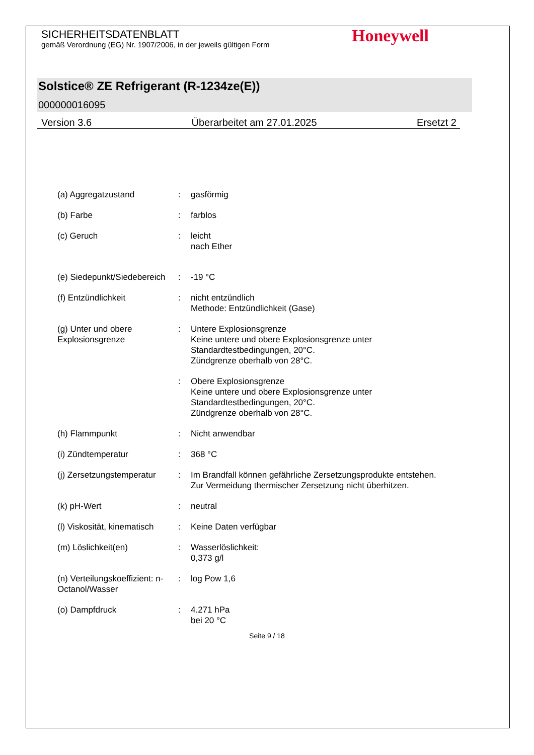SICHERHEITSDATENBLATT
gemäß Verordnung (EG) Nr. 1907/2006, in der jeweils gültigen Form
Honeywell
Solstice® ZE Refrigerant (R-1234ze(E))
000000016095
Version 3.6 Überarbeitet am 27.01.2025 Ersetzt 2
(a) Aggregatzustand : gasförmig
(b) Farbe : farblos
(c) Geruch : leicht
nach Ether
(e) Siedepunkt/Siedebereich
: -19 °C
(f) Entzündlichkeit : nicht entzündlich
Methode: Entzündlichkeit (Gase)
(g) Unter und obere Explosionsgrenze
: Untere Explosionsgrenze
Keine untere und obere Explosionsgrenze unter Standardtestbedingungen, 20°C.
Zündgrenze oberhalb von 28°C.
: Obere Explosionsgrenze
Keine untere und obere Explosionsgrenze unter Standardtestbedingungen, 20°C.
Zündgrenze oberhalb von 28°C.
(h) Flammpunkt : Nicht anwendbar
(i) Zündtemperatur : 368 °C
(j) Zersetzungstemperatur
: Im Brandfall können gefährliche Zersetzungsprodukte entstehen.
Zur Vermeidung thermischer Zersetzung nicht überhitzen.
(k) pH-Wert : neutral
(l) Viskosität, kinematisch
: Keine Daten verfügbar
(m) Löslichkeit(en) : Wasserlöslichkeit:
0,373 g/l
(n) Verteilungskoeffizient: n-Octanol/Wasser
: log Pow 1,6
(o) Dampfdruck : 4.271 hPa
bei 20 °C
Seite 9 / 18